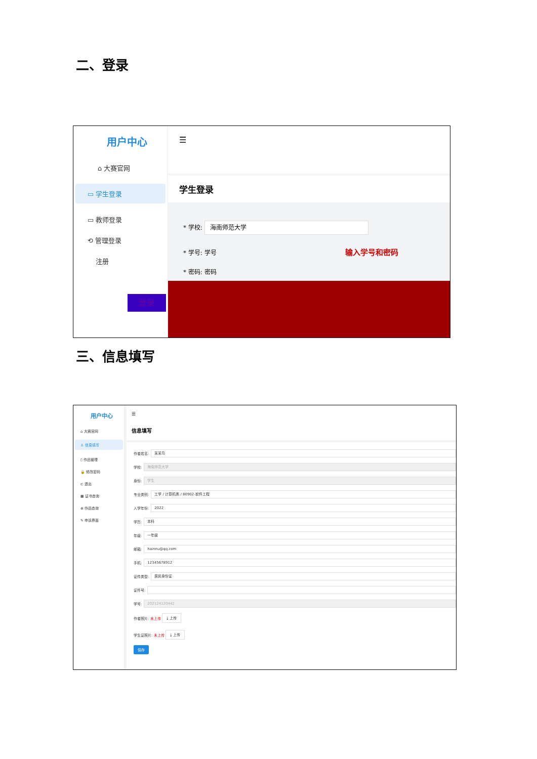二、登录
用户中心
⌂ 大赛官网
▭ 学生登录
▭ 教师登录
⟲ 管理登录
注册
☰
学生登录
* 学校: 海南师范大学
* 学号: 学号 输入学号和密码
* 密码: 密码
登录
三、信息填写
用户中心
⌂ 大赛官网
♙ 信息填写
▯ 作品管理
🔒 修改密码
⊏ 退出
▦ 证书查询
⊕ 作品查询
✎ 申诉界面
☰
信息填写
作者姓名:
呆呆鸟
学校:
海南师范大学
身份:
学生
专业类别:
工学 / 计算机类 / 80902-软件工程
入学年份:
2022
学历:
本科
年级:
一年级
邮箱:
hainnu@qq.com
手机:
12345678912
证件类型:
居民身份证
证件号:
学号:
202124120442
作者照片: 未上传 ⤓ 上传
学生证照片: 未上传 ⤓ 上传
保存